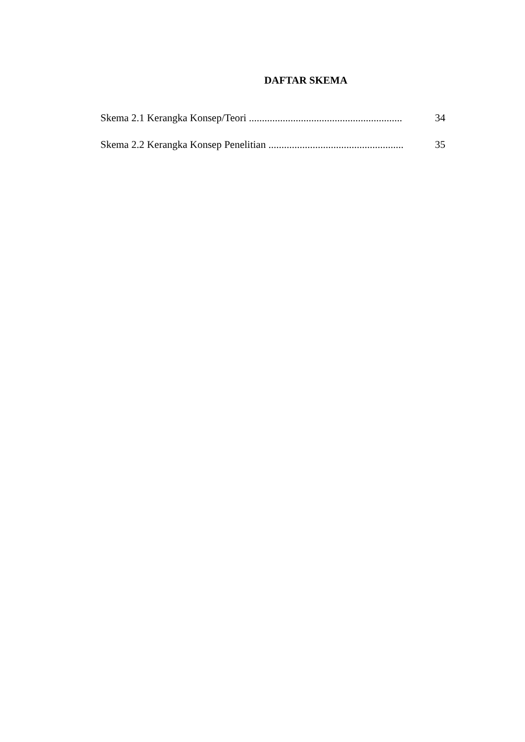DAFTAR SKEMA
Skema 2.1 Kerangka Konsep/Teori ........................................................... 34
Skema 2.2 Kerangka Konsep Penelitian .................................................... 35